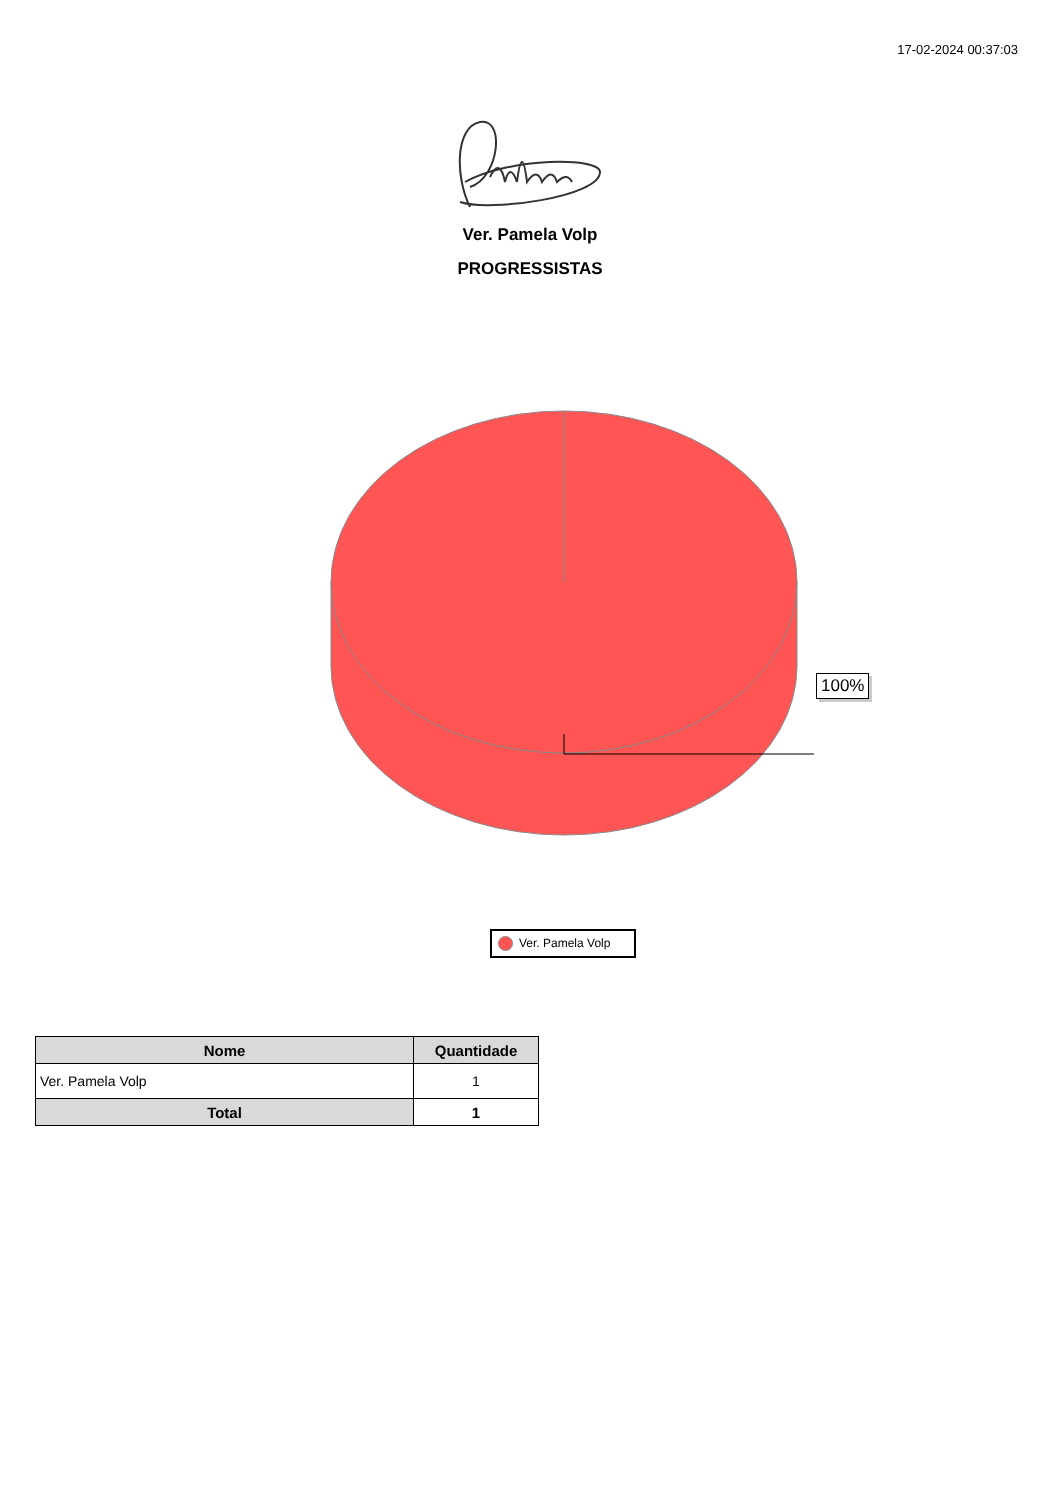17-02-2024 00:37:03
Ver. Pamela Volp
PROGRESSISTAS
100%
Ver. Pamela Volp
| Nome | Quantidade |
| --- | --- |
| Ver. Pamela Volp | 1 |
| Total | 1 |